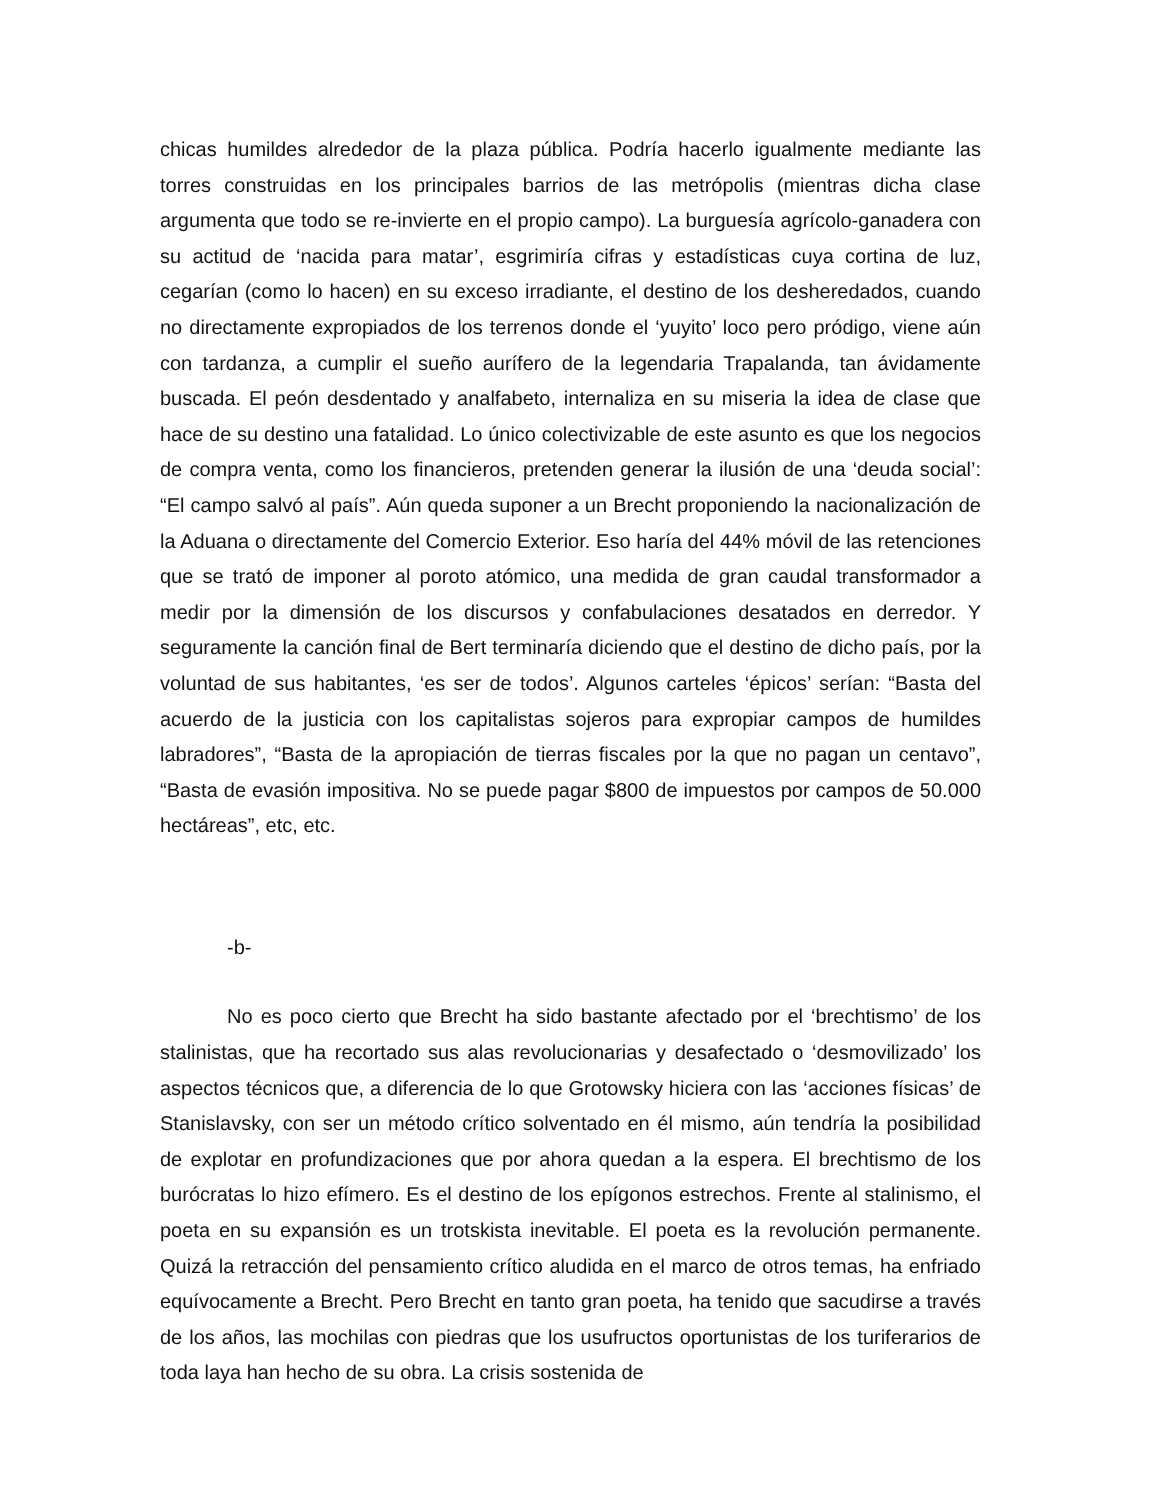chicas humildes alrededor de la plaza pública. Podría hacerlo igualmente mediante las torres construidas en los principales barrios de las metrópolis (mientras dicha clase argumenta que todo se re-invierte en el propio campo). La burguesía agrícolo-ganadera con su actitud de ‘nacida para matar’, esgrimiría cifras y estadísticas cuya cortina de luz, cegarían (como lo hacen) en su exceso irradiante, el destino de los desheredados, cuando no directamente expropiados de los terrenos donde el ‘yuyito’ loco pero pródigo, viene aún con tardanza, a cumplir el sueño aurífero de la legendaria Trapalanda, tan ávidamente buscada. El peón desdentado y analfabeto, internaliza en su miseria la idea de clase que hace de su destino una fatalidad. Lo único colectivizable de este asunto es que los negocios de compra venta, como los financieros, pretenden generar la ilusión de una ‘deuda social’: “El campo salvó al país”. Aún queda suponer a un Brecht proponiendo la nacionalización de la Aduana o directamente del Comercio Exterior. Eso haría del 44% móvil de las retenciones que se trató de imponer al poroto atómico, una medida de gran caudal transformador a medir por la dimensión de los discursos y confabulaciones desatados en derredor. Y seguramente la canción final de Bert terminaría diciendo que el destino de dicho país, por la voluntad de sus habitantes, ‘es ser de todos’. Algunos carteles ‘épicos’ serían: “Basta del acuerdo de la justicia con los capitalistas sojeros para expropiar campos de humildes labradores”, “Basta de la apropiación de tierras fiscales por la que no pagan un centavo”, “Basta de evasión impositiva. No se puede pagar $800 de impuestos por campos de 50.000 hectáreas”, etc, etc.
-b-
No es poco cierto que Brecht ha sido bastante afectado por el ‘brechtismo’ de los stalinistas, que ha recortado sus alas revolucionarias y desafectado o ‘desmovilizado’ los aspectos técnicos que, a diferencia de lo que Grotowsky hiciera con las ‘acciones físicas’ de Stanislavsky, con ser un método crítico solventado en él mismo, aún tendría la posibilidad de explotar en profundizaciones que por ahora quedan a la espera. El brechtismo de los burócratas lo hizo efímero. Es el destino de los epígonos estrechos. Frente al stalinismo, el poeta en su expansión es un trotskista inevitable. El poeta es la revolución permanente. Quizá la retracción del pensamiento crítico aludida en el marco de otros temas, ha enfriado equívocamente a Brecht. Pero Brecht en tanto gran poeta, ha tenido que sacudirse a través de los años, las mochilas con piedras que los usufructos oportunistas de los turiferarios de toda laya han hecho de su obra. La crisis sostenida de